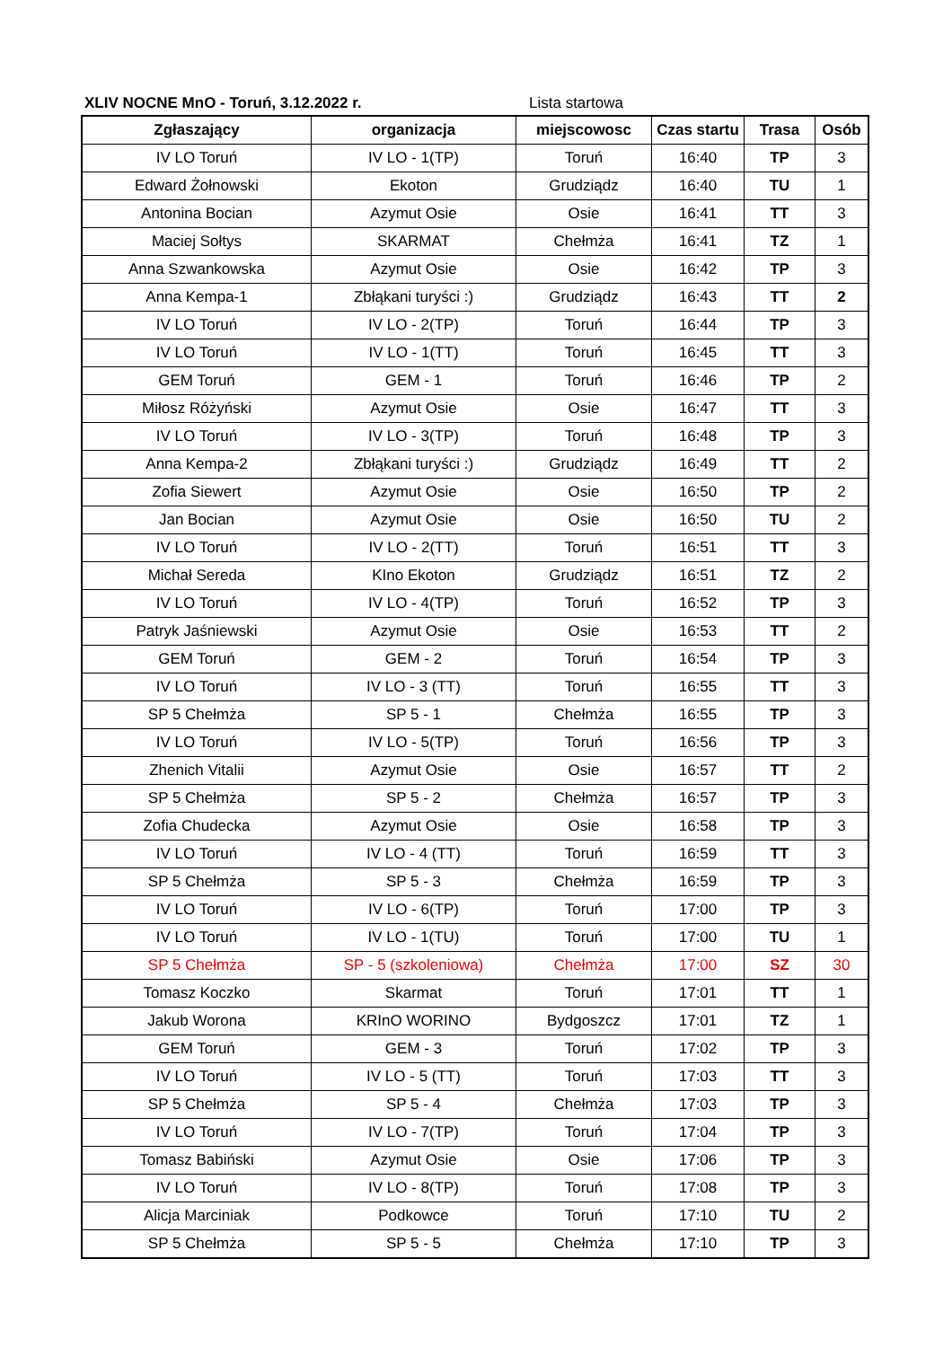XLIV NOCNE MnO - Toruń, 3.12.2022 r. Lista startowa
| Zgłaszający | organizacja | miejscowosc | Czas startu | Trasa | Osób |
| --- | --- | --- | --- | --- | --- |
| IV LO Toruń | IV LO - 1(TP) | Toruń | 16:40 | TP | 3 |
| Edward Żołnowski | Ekoton | Grudziądz | 16:40 | TU | 1 |
| Antonina Bocian | Azymut Osie | Osie | 16:41 | TT | 3 |
| Maciej Sołtys | SKARMAT | Chełmża | 16:41 | TZ | 1 |
| Anna Szwankowska | Azymut Osie | Osie | 16:42 | TP | 3 |
| Anna Kempa-1 | Zbłąkani turyści :) | Grudziądz | 16:43 | TT | 2 |
| IV LO Toruń | IV LO - 2(TP) | Toruń | 16:44 | TP | 3 |
| IV LO Toruń | IV LO - 1(TT) | Toruń | 16:45 | TT | 3 |
| GEM Toruń | GEM - 1 | Toruń | 16:46 | TP | 2 |
| Miłosz Różyński | Azymut Osie | Osie | 16:47 | TT | 3 |
| IV LO Toruń | IV LO - 3(TP) | Toruń | 16:48 | TP | 3 |
| Anna Kempa-2 | Zbłąkani turyści :) | Grudziądz | 16:49 | TT | 2 |
| Zofia Siewert | Azymut Osie | Osie | 16:50 | TP | 2 |
| Jan Bocian | Azymut Osie | Osie | 16:50 | TU | 2 |
| IV LO Toruń | IV LO - 2(TT) | Toruń | 16:51 | TT | 3 |
| Michał Sereda | KIno Ekoton | Grudziądz | 16:51 | TZ | 2 |
| IV LO Toruń | IV LO - 4(TP) | Toruń | 16:52 | TP | 3 |
| Patryk Jaśniewski | Azymut Osie | Osie | 16:53 | TT | 2 |
| GEM Toruń | GEM - 2 | Toruń | 16:54 | TP | 3 |
| IV LO Toruń | IV LO - 3 (TT) | Toruń | 16:55 | TT | 3 |
| SP 5 Chełmża | SP 5 - 1 | Chełmża | 16:55 | TP | 3 |
| IV LO Toruń | IV LO - 5(TP) | Toruń | 16:56 | TP | 3 |
| Zhenich Vitalii | Azymut Osie | Osie | 16:57 | TT | 2 |
| SP 5 Chełmża | SP 5 - 2 | Chełmża | 16:57 | TP | 3 |
| Zofia Chudecka | Azymut Osie | Osie | 16:58 | TP | 3 |
| IV LO Toruń | IV LO - 4 (TT) | Toruń | 16:59 | TT | 3 |
| SP 5 Chełmża | SP 5 - 3 | Chełmża | 16:59 | TP | 3 |
| IV LO Toruń | IV LO - 6(TP) | Toruń | 17:00 | TP | 3 |
| IV LO Toruń | IV LO - 1(TU) | Toruń | 17:00 | TU | 1 |
| SP 5 Chełmża | SP - 5 (szkoleniowa) | Chełmża | 17:00 | SZ | 30 |
| Tomasz Koczko | Skarmat | Toruń | 17:01 | TT | 1 |
| Jakub Worona | KRInO WORINO | Bydgoszcz | 17:01 | TZ | 1 |
| GEM Toruń | GEM - 3 | Toruń | 17:02 | TP | 3 |
| IV LO Toruń | IV LO - 5 (TT) | Toruń | 17:03 | TT | 3 |
| SP 5 Chełmża | SP 5 - 4 | Chełmża | 17:03 | TP | 3 |
| IV LO Toruń | IV LO - 7(TP) | Toruń | 17:04 | TP | 3 |
| Tomasz Babiński | Azymut Osie | Osie | 17:06 | TP | 3 |
| IV LO Toruń | IV LO - 8(TP) | Toruń | 17:08 | TP | 3 |
| Alicja Marciniak | Podkowce | Toruń | 17:10 | TU | 2 |
| SP 5 Chełmża | SP 5 - 5 | Chełmża | 17:10 | TP | 3 |